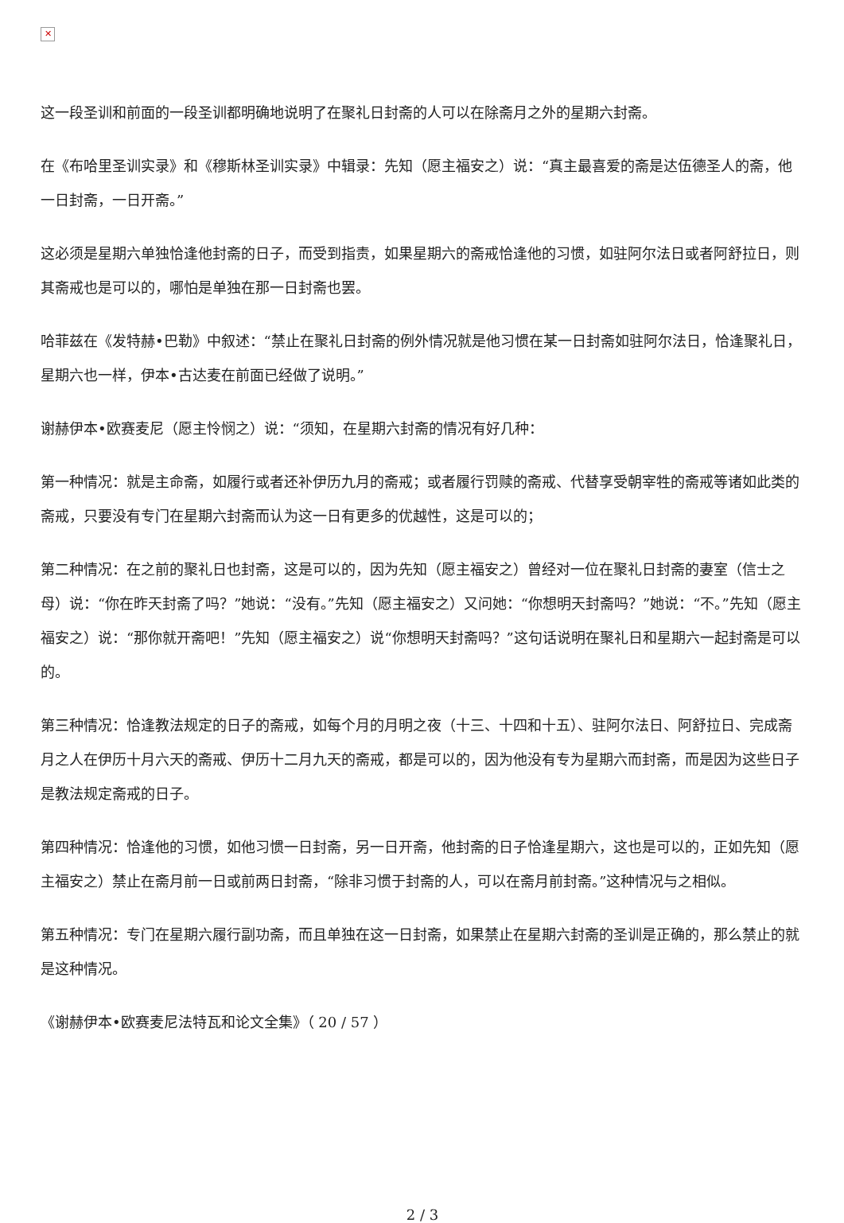✕
这一段圣训和前面的一段圣训都明确地说明了在聚礼日封斋的人可以在除斋月之外的星期六封斋。
在《布哈里圣训实录》和《穆斯林圣训实录》中辑录：先知（愿主福安之）说：“真主最喜爱的斋是达伍德圣人的斋，他一日封斋，一日开斋。”
这必须是星期六单独恰逢他封斋的日子，而受到指责，如果星期六的斋戒恰逢他的习惯，如驻阿尔法日或者阿舒拉日，则其斋戒也是可以的，哪怕是单独在那一日封斋也罢。
哈菲兹在《发特赫•巴勒》中叙述：“禁止在聚礼日封斋的例外情况就是他习惯在某一日封斋如驻阿尔法日，恰逢聚礼日，星期六也一样，伊本•古达麦在前面已经做了说明。”
谢赫伊本•欧赛麦尼（愿主怜悯之）说：“须知，在星期六封斋的情况有好几种：
第一种情况：就是主命斋，如履行或者还补伊历九月的斋戒；或者履行罚赎的斋戒、代替享受朝宰牲的斋戒等诸如此类的斋戒，只要没有专门在星期六封斋而认为这一日有更多的优越性，这是可以的；
第二种情况：在之前的聚礼日也封斋，这是可以的，因为先知（愿主福安之）曾经对一位在聚礼日封斋的妻室（信士之母）说：“你在昨天封斋了吗？”她说：“没有。”先知（愿主福安之）又问她：“你想明天封斋吗？”她说：“不。”先知（愿主福安之）说：“那你就开斋吧！”先知（愿主福安之）说“你想明天封斋吗？”这句话说明在聚礼日和星期六一起封斋是可以的。
第三种情况：恰逢教法规定的日子的斋戒，如每个月的月明之夜（十三、十四和十五）、驻阿尔法日、阿舒拉日、完成斋月之人在伊历十月六天的斋戒、伊历十二月九天的斋戒，都是可以的，因为他没有专为星期六而封斋，而是因为这些日子是教法规定斋戒的日子。
第四种情况：恰逢他的习惯，如他习惯一日封斋，另一日开斋，他封斋的日子恰逢星期六，这也是可以的，正如先知（愿主福安之）禁止在斋月前一日或前两日封斋，“除非习惯于封斋的人，可以在斋月前封斋。”这种情况与之相似。
第五种情况：专门在星期六履行副功斋，而且单独在这一日封斋，如果禁止在星期六封斋的圣训是正确的，那么禁止的就是这种情况。
《谢赫伊本•欧赛麦尼法特瓦和论文全集》（ 20 / 57 ）
2 / 3